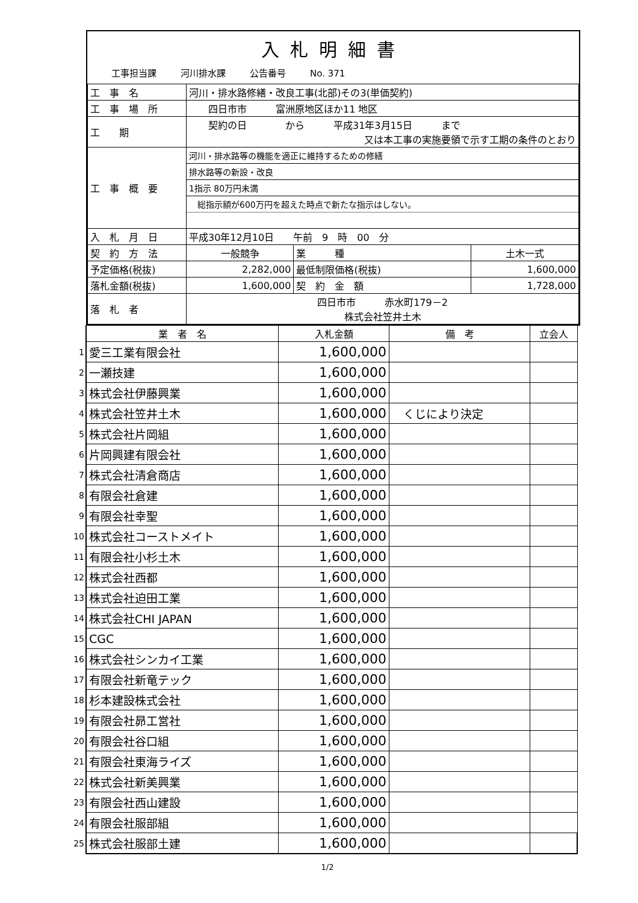入札明細書
工事担当課 河川排水課 公告番号 No. 371
| 工 事 名 | 河川・排水路修繕・改良工事(北部)その3(単価契約) | | |
| 工 事 場 所 | 四日市市 富洲原地区ほか11 地区 | | |
| 工 期 | 契約の日 から 平成31年3月15日 まで 又は本工事の実施要領で示す工期の条件のとおり | | |
| 工 事 概 要 | / 河川・排水路等の機能を適正に維持するための修繕 / / 排水路等の新設・改良 / / 1指示 80万円未満 / / 総指示額が600万円を超えた時点で新たな指示はしない。 / | | |
| 入 札 月 日 | 平成30年12月10日 午前 9 時 00 分 | | |
| 契 約 方 法 | 一般競争 | 業 種 | 土木一式 |
| 予定価格(税抜) | 2,282,000 | 最低制限価格(税抜) | 1,600,000 |
| 落札金額(税抜) | 1,600,000 | 契 約 金 額 | 1,728,000 |
| 落 札 者 | 四日市市 赤水町179－2 株式会社笠井土木 | | |
| | 業 者 名 | 入札金額 | 備 考 | 立会人 |
| --- | --- | --- | --- | --- |
| 1 | 愛三工業有限会社 | 1,600,000 | | |
| 2 | 一瀬技建 | 1,600,000 | | |
| 3 | 株式会社伊藤興業 | 1,600,000 | | |
| 4 | 株式会社笠井土木 | 1,600,000 | くじにより決定 | |
| 5 | 株式会社片岡組 | 1,600,000 | | |
| 6 | 片岡興建有限会社 | 1,600,000 | | |
| 7 | 株式会社清倉商店 | 1,600,000 | | |
| 8 | 有限会社倉建 | 1,600,000 | | |
| 9 | 有限会社幸聖 | 1,600,000 | | |
| 10 | 株式会社コーストメイト | 1,600,000 | | |
| 11 | 有限会社小杉土木 | 1,600,000 | | |
| 12 | 株式会社西都 | 1,600,000 | | |
| 13 | 株式会社迫田工業 | 1,600,000 | | |
| 14 | 株式会社CHI JAPAN | 1,600,000 | | |
| 15 | CGC | 1,600,000 | | |
| 16 | 株式会社シンカイ工業 | 1,600,000 | | |
| 17 | 有限会社新竜テック | 1,600,000 | | |
| 18 | 杉本建設株式会社 | 1,600,000 | | |
| 19 | 有限会社昴工営社 | 1,600,000 | | |
| 20 | 有限会社谷口組 | 1,600,000 | | |
| 21 | 有限会社東海ライズ | 1,600,000 | | |
| 22 | 株式会社新美興業 | 1,600,000 | | |
| 23 | 有限会社西山建設 | 1,600,000 | | |
| 24 | 有限会社服部組 | 1,600,000 | | |
| 25 | 株式会社服部土建 | 1,600,000 | | |
1/2